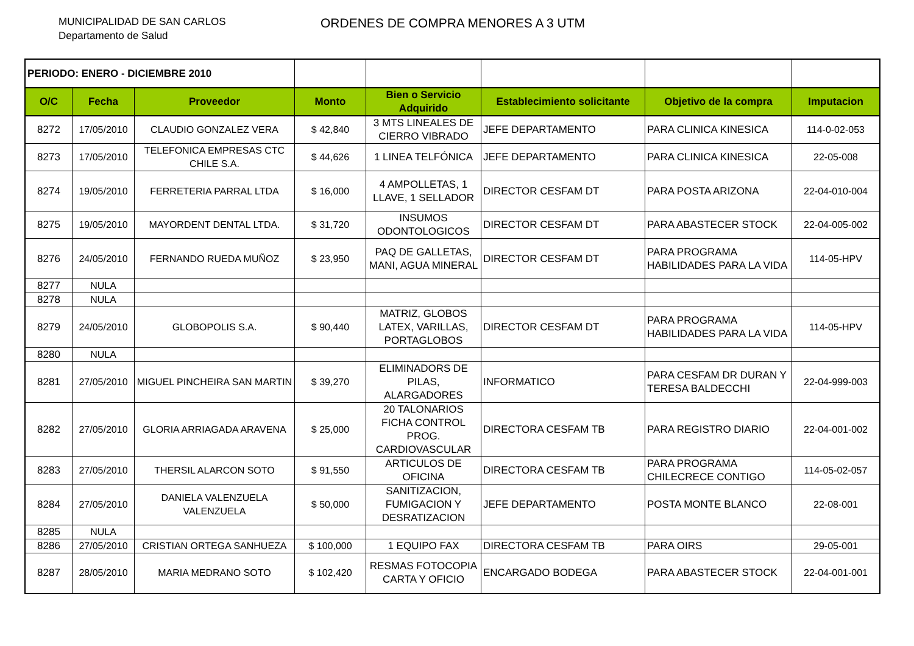MUNICIPALIDAD DE SAN CARLOS
Departamento de Salud
ORDENES DE COMPRA MENORES A 3 UTM
| PERIODO: ENERO - DICIEMBRE 2010 | | | | | | | |
| O/C | Fecha | Proveedor | Monto | Bien o Servicio Adquirido | Establecimiento solicitante | Objetivo de la compra | Imputacion |
| 8272 | 17/05/2010 | CLAUDIO GONZALEZ VERA | $ 42,840 | 3 MTS LINEALES DE CIERRO VIBRADO | JEFE DEPARTAMENTO | PARA CLINICA KINESICA | 114-0-02-053 |
| 8273 | 17/05/2010 | TELEFONICA EMPRESAS CTC CHILE S.A. | $ 44,626 | 1 LINEA TELFÓNICA | JEFE DEPARTAMENTO | PARA CLINICA KINESICA | 22-05-008 |
| 8274 | 19/05/2010 | FERRETERIA PARRAL LTDA | $ 16,000 | 4 AMPOLLETAS, 1 LLAVE, 1 SELLADOR | DIRECTOR CESFAM DT | PARA POSTA ARIZONA | 22-04-010-004 |
| 8275 | 19/05/2010 | MAYORDENT DENTAL LTDA. | $ 31,720 | INSUMOS ODONTOLOGICOS | DIRECTOR CESFAM DT | PARA ABASTECER STOCK | 22-04-005-002 |
| 8276 | 24/05/2010 | FERNANDO RUEDA MUÑOZ | $ 23,950 | PAQ DE GALLETAS, MANI, AGUA MINERAL | DIRECTOR CESFAM DT | PARA PROGRAMA HABILIDADES PARA LA VIDA | 114-05-HPV |
| 8277 | NULA | | | | | | |
| 8278 | NULA | | | | | | |
| 8279 | 24/05/2010 | GLOBOPOLIS S.A. | $ 90,440 | MATRIZ, GLOBOS LATEX, VARILLAS, PORTAGLOBOS | DIRECTOR CESFAM DT | PARA PROGRAMA HABILIDADES PARA LA VIDA | 114-05-HPV |
| 8280 | NULA | | | | | | |
| 8281 | 27/05/2010 | MIGUEL PINCHEIRA SAN MARTIN | $ 39,270 | ELIMINADORS DE PILAS, ALARGADORES | INFORMATICO | PARA CESFAM DR DURAN Y TERESA BALDECCHI | 22-04-999-003 |
| 8282 | 27/05/2010 | GLORIA ARRIAGADA ARAVENA | $ 25,000 | 20 TALONARIOS FICHA CONTROL PROG. CARDIOVASCULAR | DIRECTORA CESFAM TB | PARA REGISTRO DIARIO | 22-04-001-002 |
| 8283 | 27/05/2010 | THERSIL ALARCON SOTO | $ 91,550 | ARTICULOS DE OFICINA | DIRECTORA CESFAM TB | PARA PROGRAMA CHILECRECE CONTIGO | 114-05-02-057 |
| 8284 | 27/05/2010 | DANIELA VALENZUELA VALENZUELA | $ 50,000 | SANITIZACION, FUMIGACION Y DESRATIZACION | JEFE DEPARTAMENTO | POSTA MONTE BLANCO | 22-08-001 |
| 8285 | NULA | | | | | | |
| 8286 | 27/05/2010 | CRISTIAN ORTEGA SANHUEZA | $ 100,000 | 1 EQUIPO FAX | DIRECTORA CESFAM TB | PARA OIRS | 29-05-001 |
| 8287 | 28/05/2010 | MARIA MEDRANO SOTO | $ 102,420 | RESMAS FOTOCOPIA CARTA Y OFICIO | ENCARGADO BODEGA | PARA ABASTECER STOCK | 22-04-001-001 |